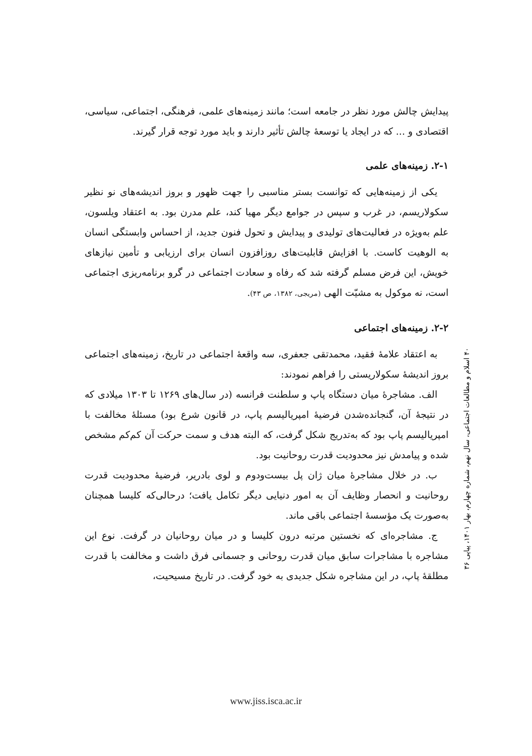پیدایش چالش مورد نظر در جامعه است؛ مانند زمینه‌های علمی، فرهنگی، اجتماعی، سیاسی، اقتصادی و ... که در ایجاد یا توسعهٔ چالش تأثیر دارند و باید مورد توجه قرار گیرند.
۲-۱. زمینه‌های علمی
یکی از زمینه‌هایی که توانست بستر مناسبی را جهت ظهور و بروز اندیشه‌های نو نظیر سکولاریسم، در غرب و سپس در جوامع دیگر مهیا کند، علم مدرن بود. به اعتقاد ویلسون، علم به‌ویژه در فعالیت‌های تولیدی و پیدایش و تحول فنون جدید، از احساس وابستگی انسان به الوهیت کاست. با افزایش قابلیت‌های روزافزون انسان برای ارزیابی و تأمین نیازهای خویش، این فرض مسلم گرفته شد که رفاه و سعادت اجتماعی در گرو برنامه‌ریزی اجتماعی است، نه موکول به مشیّت الهی (مریجی، ۱۳۸۲، ص ۴۳).
۲-۲. زمینه‌های اجتماعی
به اعتقاد علامهٔ فقید، محمدتقی جعفری، سه واقعهٔ اجتماعی در تاریخ، زمینه‌های اجتماعی بروز اندیشهٔ سکولاریستی را فراهم نمودند:
الف. مشاجرهٔ میان دستگاه پاپ و سلطنت فرانسه (در سال‌های ۱۲۶۹ تا ۱۳۰۳ میلادی که در نتیجهٔ آن، گنجانده‌شدن فرضیهٔ امپریالیسم پاپ، در قانون شرع بود) مسئلهٔ مخالفت با امپریالیسم پاپ بود که به‌تدریج شکل گرفت، که البته هدف و سمت حرکت آن کم‌کم مشخص شده و پیامدش نیز محدودیت قدرت روحانیت بود.
ب. در خلال مشاجرهٔ میان ژان پل بیست‌ودوم و لوی بادریر، فرضیهٔ محدودیت قدرت روحانیت و انحصار وظایف آن به امور دنیایی دیگر تکامل یافت؛ درحالی‌که کلیسا همچنان به‌صورت یک مؤسسهٔ اجتماعی باقی ماند.
ج. مشاجره‌ای که نخستین مرتبه درون کلیسا و در میان روحانیان در گرفت. نوع این مشاجره با مشاجرات سابق میان قدرت روحانی و جسمانی فرق داشت و مخالفت با قدرت مطلقهٔ پاپ، در این مشاجره شکل جدیدی به خود گرفت. در تاریخ مسیحیت،
۴۰ اسلام و مطالعات اجتماعی، سال نهم، شماره چهارم، بهار ۱۴۰۱، پیاپی ۳۶
www.jiss.isca.ac.ir